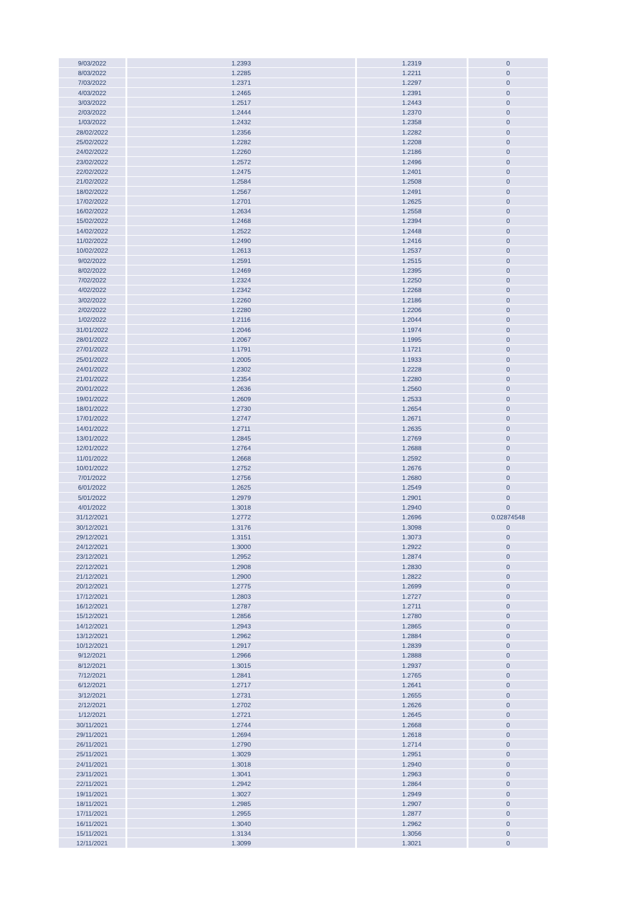| 9/03/2022 | 1.2393 | 1.2319 | 0 |
| 8/03/2022 | 1.2285 | 1.2211 | 0 |
| 7/03/2022 | 1.2371 | 1.2297 | 0 |
| 4/03/2022 | 1.2465 | 1.2391 | 0 |
| 3/03/2022 | 1.2517 | 1.2443 | 0 |
| 2/03/2022 | 1.2444 | 1.2370 | 0 |
| 1/03/2022 | 1.2432 | 1.2358 | 0 |
| 28/02/2022 | 1.2356 | 1.2282 | 0 |
| 25/02/2022 | 1.2282 | 1.2208 | 0 |
| 24/02/2022 | 1.2260 | 1.2186 | 0 |
| 23/02/2022 | 1.2572 | 1.2496 | 0 |
| 22/02/2022 | 1.2475 | 1.2401 | 0 |
| 21/02/2022 | 1.2584 | 1.2508 | 0 |
| 18/02/2022 | 1.2567 | 1.2491 | 0 |
| 17/02/2022 | 1.2701 | 1.2625 | 0 |
| 16/02/2022 | 1.2634 | 1.2558 | 0 |
| 15/02/2022 | 1.2468 | 1.2394 | 0 |
| 14/02/2022 | 1.2522 | 1.2448 | 0 |
| 11/02/2022 | 1.2490 | 1.2416 | 0 |
| 10/02/2022 | 1.2613 | 1.2537 | 0 |
| 9/02/2022 | 1.2591 | 1.2515 | 0 |
| 8/02/2022 | 1.2469 | 1.2395 | 0 |
| 7/02/2022 | 1.2324 | 1.2250 | 0 |
| 4/02/2022 | 1.2342 | 1.2268 | 0 |
| 3/02/2022 | 1.2260 | 1.2186 | 0 |
| 2/02/2022 | 1.2280 | 1.2206 | 0 |
| 1/02/2022 | 1.2116 | 1.2044 | 0 |
| 31/01/2022 | 1.2046 | 1.1974 | 0 |
| 28/01/2022 | 1.2067 | 1.1995 | 0 |
| 27/01/2022 | 1.1791 | 1.1721 | 0 |
| 25/01/2022 | 1.2005 | 1.1933 | 0 |
| 24/01/2022 | 1.2302 | 1.2228 | 0 |
| 21/01/2022 | 1.2354 | 1.2280 | 0 |
| 20/01/2022 | 1.2636 | 1.2560 | 0 |
| 19/01/2022 | 1.2609 | 1.2533 | 0 |
| 18/01/2022 | 1.2730 | 1.2654 | 0 |
| 17/01/2022 | 1.2747 | 1.2671 | 0 |
| 14/01/2022 | 1.2711 | 1.2635 | 0 |
| 13/01/2022 | 1.2845 | 1.2769 | 0 |
| 12/01/2022 | 1.2764 | 1.2688 | 0 |
| 11/01/2022 | 1.2668 | 1.2592 | 0 |
| 10/01/2022 | 1.2752 | 1.2676 | 0 |
| 7/01/2022 | 1.2756 | 1.2680 | 0 |
| 6/01/2022 | 1.2625 | 1.2549 | 0 |
| 5/01/2022 | 1.2979 | 1.2901 | 0 |
| 4/01/2022 | 1.3018 | 1.2940 | 0 |
| 31/12/2021 | 1.2772 | 1.2696 | 0.02874548 |
| 30/12/2021 | 1.3176 | 1.3098 | 0 |
| 29/12/2021 | 1.3151 | 1.3073 | 0 |
| 24/12/2021 | 1.3000 | 1.2922 | 0 |
| 23/12/2021 | 1.2952 | 1.2874 | 0 |
| 22/12/2021 | 1.2908 | 1.2830 | 0 |
| 21/12/2021 | 1.2900 | 1.2822 | 0 |
| 20/12/2021 | 1.2775 | 1.2699 | 0 |
| 17/12/2021 | 1.2803 | 1.2727 | 0 |
| 16/12/2021 | 1.2787 | 1.2711 | 0 |
| 15/12/2021 | 1.2856 | 1.2780 | 0 |
| 14/12/2021 | 1.2943 | 1.2865 | 0 |
| 13/12/2021 | 1.2962 | 1.2884 | 0 |
| 10/12/2021 | 1.2917 | 1.2839 | 0 |
| 9/12/2021 | 1.2966 | 1.2888 | 0 |
| 8/12/2021 | 1.3015 | 1.2937 | 0 |
| 7/12/2021 | 1.2841 | 1.2765 | 0 |
| 6/12/2021 | 1.2717 | 1.2641 | 0 |
| 3/12/2021 | 1.2731 | 1.2655 | 0 |
| 2/12/2021 | 1.2702 | 1.2626 | 0 |
| 1/12/2021 | 1.2721 | 1.2645 | 0 |
| 30/11/2021 | 1.2744 | 1.2668 | 0 |
| 29/11/2021 | 1.2694 | 1.2618 | 0 |
| 26/11/2021 | 1.2790 | 1.2714 | 0 |
| 25/11/2021 | 1.3029 | 1.2951 | 0 |
| 24/11/2021 | 1.3018 | 1.2940 | 0 |
| 23/11/2021 | 1.3041 | 1.2963 | 0 |
| 22/11/2021 | 1.2942 | 1.2864 | 0 |
| 19/11/2021 | 1.3027 | 1.2949 | 0 |
| 18/11/2021 | 1.2985 | 1.2907 | 0 |
| 17/11/2021 | 1.2955 | 1.2877 | 0 |
| 16/11/2021 | 1.3040 | 1.2962 | 0 |
| 15/11/2021 | 1.3134 | 1.3056 | 0 |
| 12/11/2021 | 1.3099 | 1.3021 | 0 |